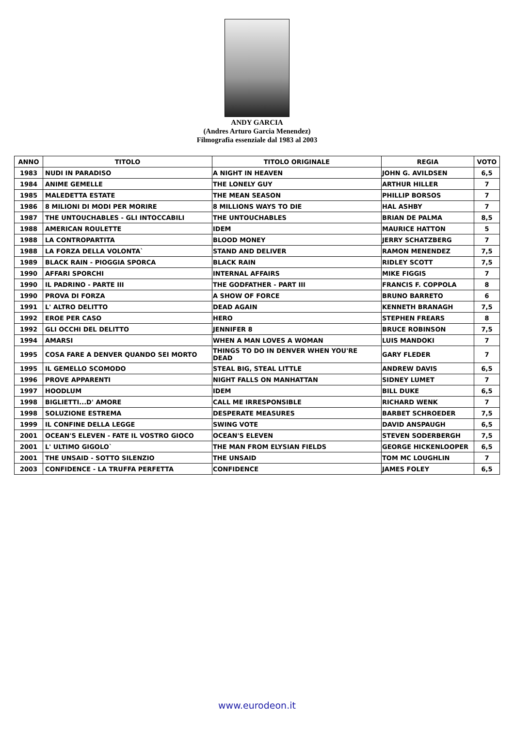ANDY GARCIA
(Andres Arturo Garcia Menendez)
Filmografia essenziale dal 1983 al 2003
| ANNO | TITOLO | TITOLO ORIGINALE | REGIA | VOTO |
| --- | --- | --- | --- | --- |
| 1983 | NUDI IN PARADISO | A NIGHT IN HEAVEN | JOHN G. AVILDSEN | 6,5 |
| 1984 | ANIME GEMELLE | THE LONELY GUY | ARTHUR HILLER | 7 |
| 1985 | MALEDETTA ESTATE | THE MEAN SEASON | PHILLIP BORSOS | 7 |
| 1986 | 8 MILIONI DI MODI PER MORIRE | 8 MILLIONS WAYS TO DIE | HAL ASHBY | 7 |
| 1987 | THE UNTOUCHABLES - GLI INTOCCABILI | THE UNTOUCHABLES | BRIAN DE PALMA | 8,5 |
| 1988 | AMERICAN ROULETTE | IDEM | MAURICE HATTON | 5 |
| 1988 | LA CONTROPARTITA | BLOOD MONEY | JERRY SCHATZBERG | 7 |
| 1988 | LA FORZA DELLA VOLONTA` | STAND AND DELIVER | RAMON MENENDEZ | 7,5 |
| 1989 | BLACK RAIN - PIOGGIA SPORCA | BLACK RAIN | RIDLEY SCOTT | 7,5 |
| 1990 | AFFARI SPORCHI | INTERNAL AFFAIRS | MIKE FIGGIS | 7 |
| 1990 | IL PADRINO - PARTE III | THE GODFATHER - PART III | FRANCIS F. COPPOLA | 8 |
| 1990 | PROVA DI FORZA | A SHOW OF FORCE | BRUNO BARRETO | 6 |
| 1991 | L' ALTRO DELITTO | DEAD AGAIN | KENNETH BRANAGH | 7,5 |
| 1992 | EROE PER CASO | HERO | STEPHEN FREARS | 8 |
| 1992 | GLI OCCHI DEL DELITTO | JENNIFER 8 | BRUCE ROBINSON | 7,5 |
| 1994 | AMARSI | WHEN A MAN LOVES A WOMAN | LUIS MANDOKI | 7 |
| 1995 | COSA FARE A DENVER QUANDO SEI MORTO | THINGS TO DO IN DENVER WHEN YOU'RE DEAD | GARY FLEDER | 7 |
| 1995 | IL GEMELLO SCOMODO | STEAL BIG, STEAL LITTLE | ANDREW DAVIS | 6,5 |
| 1996 | PROVE APPARENTI | NIGHT FALLS ON MANHATTAN | SIDNEY LUMET | 7 |
| 1997 | HOODLUM | IDEM | BILL DUKE | 6,5 |
| 1998 | BIGLIETTI...D' AMORE | CALL ME IRRESPONSIBLE | RICHARD WENK | 7 |
| 1998 | SOLUZIONE ESTREMA | DESPERATE MEASURES | BARBET SCHROEDER | 7,5 |
| 1999 | IL CONFINE DELLA LEGGE | SWING VOTE | DAVID ANSPAUGH | 6,5 |
| 2001 | OCEAN'S ELEVEN - FATE IL VOSTRO GIOCO | OCEAN'S ELEVEN | STEVEN SODERBERGH | 7,5 |
| 2001 | L' ULTIMO GIGOLO` | THE MAN FROM ELYSIAN FIELDS | GEORGE HICKENLOOPER | 6,5 |
| 2001 | THE UNSAID - SOTTO SILENZIO | THE UNSAID | TOM MC LOUGHLIN | 7 |
| 2003 | CONFIDENCE - LA TRUFFA PERFETTA | CONFIDENCE | JAMES FOLEY | 6,5 |
www.eurodeon.it